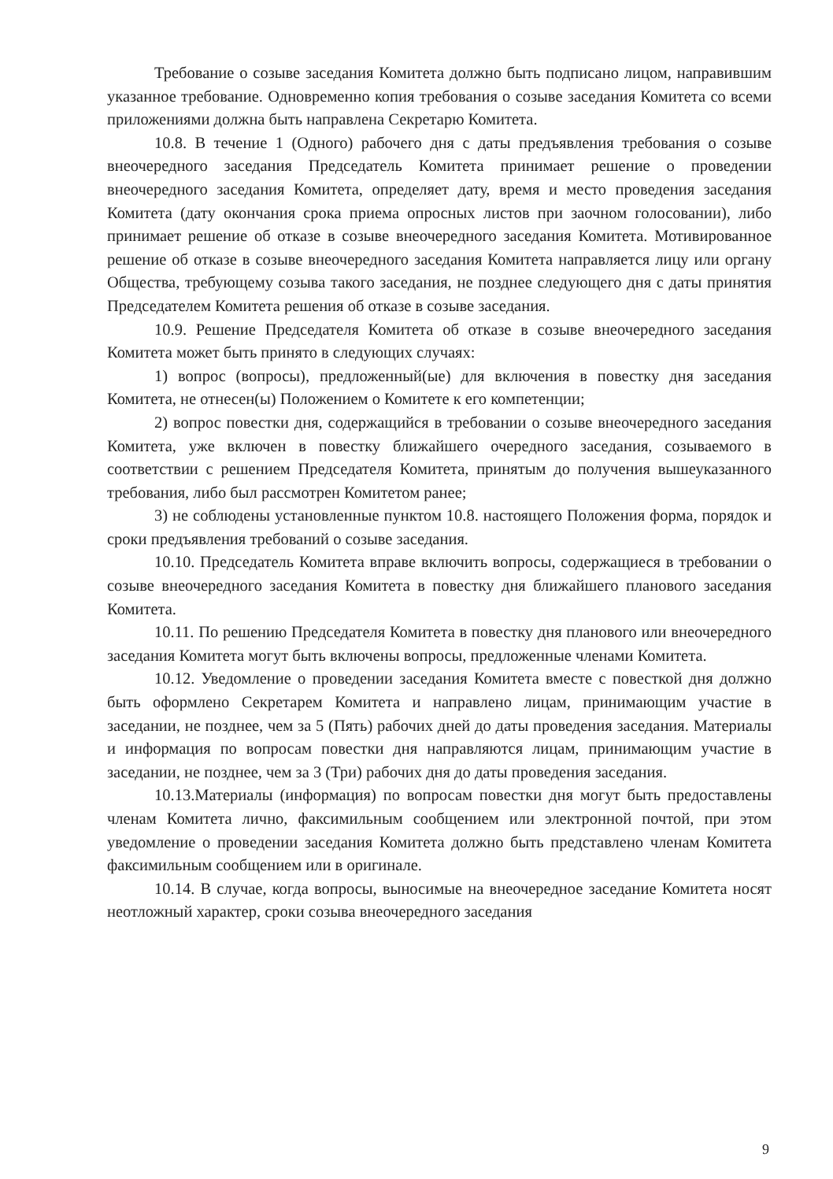Требование о созыве заседания Комитета должно быть подписано лицом, направившим указанное требование. Одновременно копия требования о созыве заседания Комитета со всеми приложениями должна быть направлена Секретарю Комитета.
10.8. В течение 1 (Одного) рабочего дня с даты предъявления требования о созыве внеочередного заседания Председатель Комитета принимает решение о проведении внеочередного заседания Комитета, определяет дату, время и место проведения заседания Комитета (дату окончания срока приема опросных листов при заочном голосовании), либо принимает решение об отказе в созыве внеочередного заседания Комитета. Мотивированное решение об отказе в созыве внеочередного заседания Комитета направляется лицу или органу Общества, требующему созыва такого заседания, не позднее следующего дня с даты принятия Председателем Комитета решения об отказе в созыве заседания.
10.9. Решение Председателя Комитета об отказе в созыве внеочередного заседания Комитета может быть принято в следующих случаях:
1) вопрос (вопросы), предложенный(ые) для включения в повестку дня заседания Комитета, не отнесен(ы) Положением о Комитете к его компетенции;
2) вопрос повестки дня, содержащийся в требовании о созыве внеочередного заседания Комитета, уже включен в повестку ближайшего очередного заседания, созываемого в соответствии с решением Председателя Комитета, принятым до получения вышеуказанного требования, либо был рассмотрен Комитетом ранее;
3) не соблюдены установленные пунктом 10.8. настоящего Положения форма, порядок и сроки предъявления требований о созыве заседания.
10.10. Председатель Комитета вправе включить вопросы, содержащиеся в требовании о созыве внеочередного заседания Комитета в повестку дня ближайшего планового заседания Комитета.
10.11. По решению Председателя Комитета в повестку дня планового или внеочередного заседания Комитета могут быть включены вопросы, предложенные членами Комитета.
10.12. Уведомление о проведении заседания Комитета вместе с повесткой дня должно быть оформлено Секретарем Комитета и направлено лицам, принимающим участие в заседании, не позднее, чем за 5 (Пять) рабочих дней до даты проведения заседания. Материалы и информация по вопросам повестки дня направляются лицам, принимающим участие в заседании, не позднее, чем за 3 (Три) рабочих дня до даты проведения заседания.
10.13.Материалы (информация) по вопросам повестки дня могут быть предоставлены членам Комитета лично, факсимильным сообщением или электронной почтой, при этом уведомление о проведении заседания Комитета должно быть представлено членам Комитета факсимильным сообщением или в оригинале.
10.14. В случае, когда вопросы, выносимые на внеочередное заседание Комитета носят неотложный характер, сроки созыва внеочередного заседания
9